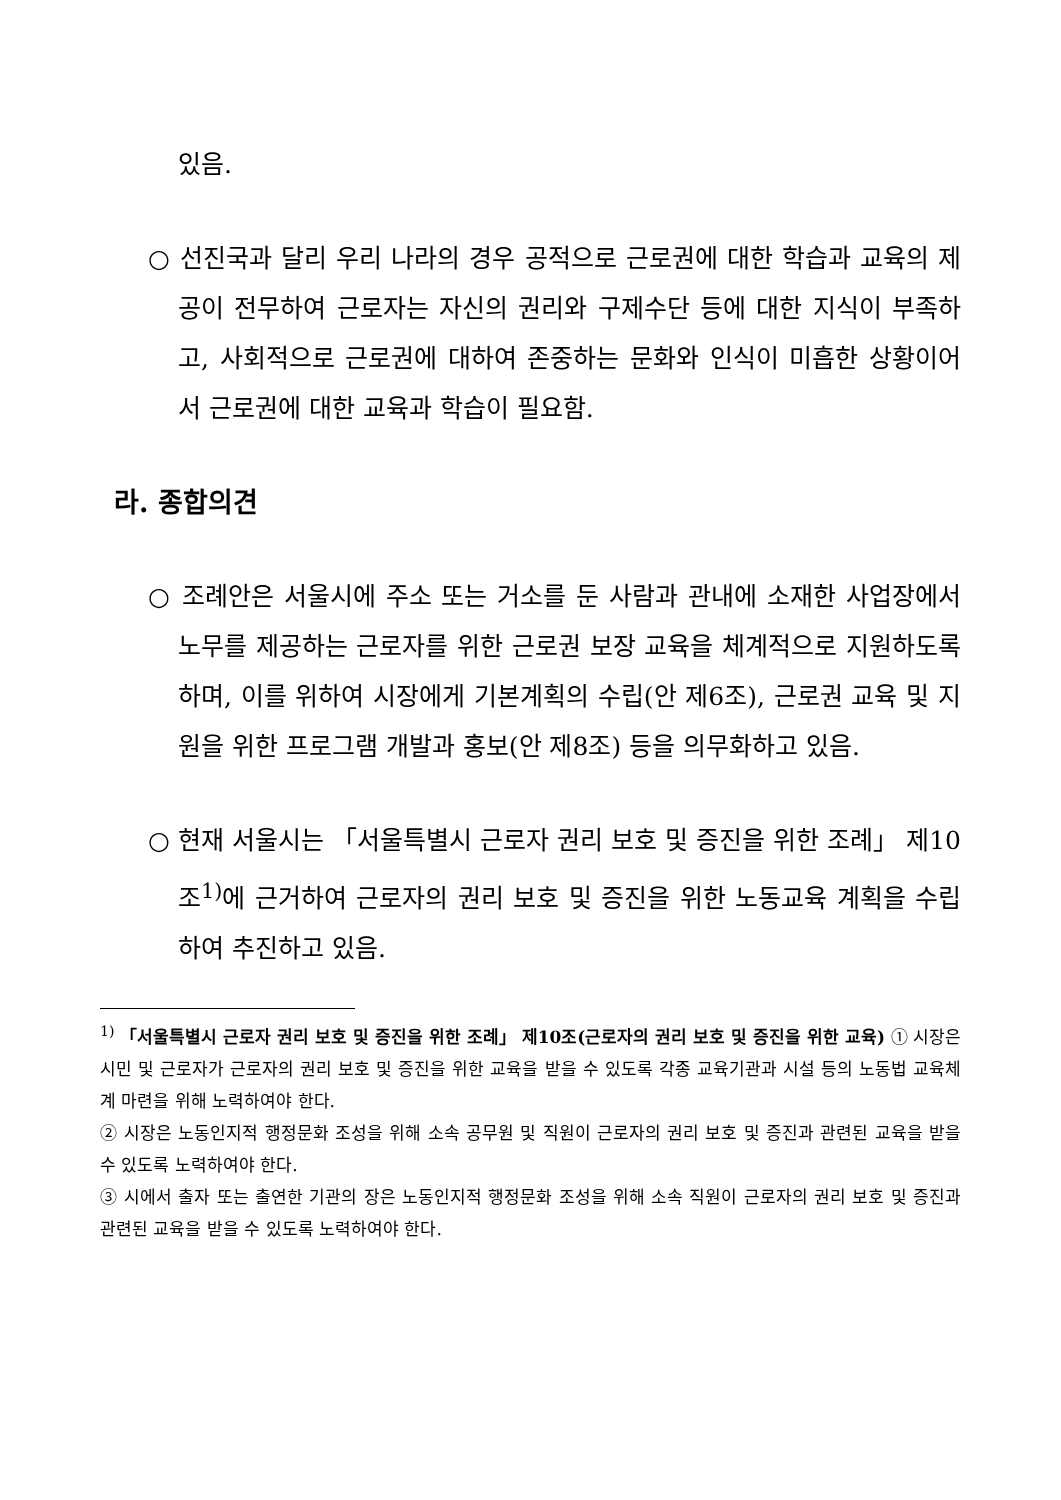있음.
○ 선진국과 달리 우리 나라의 경우 공적으로 근로권에 대한 학습과 교육의 제공이 전무하여 근로자는 자신의 권리와 구제수단 등에 대한 지식이 부족하고, 사회적으로 근로권에 대하여 존중하는 문화와 인식이 미흡한 상황이어서 근로권에 대한 교육과 학습이 필요함.
라. 종합의견
○ 조례안은 서울시에 주소 또는 거소를 둔 사람과 관내에 소재한 사업장에서 노무를 제공하는 근로자를 위한 근로권 보장 교육을 체계적으로 지원하도록 하며, 이를 위하여 시장에게 기본계획의 수립(안 제6조), 근로권 교육 및 지원을 위한 프로그램 개발과 홍보(안 제8조) 등을 의무화하고 있음.
○ 현재 서울시는 「서울특별시 근로자 권리 보호 및 증진을 위한 조례」 제10조<sup>1)</sup>에 근거하여 근로자의 권리 보호 및 증진을 위한 노동교육 계획을 수립하여 추진하고 있음.
<sup>1)</sup> 「서울특별시 근로자 권리 보호 및 증진을 위한 조례」 제10조(근로자의 권리 보호 및 증진을 위한 교육) ① 시장은 시민 및 근로자가 근로자의 권리 보호 및 증진을 위한 교육을 받을 수 있도록 각종 교육기관과 시설 등의 노동법 교육체계 마련을 위해 노력하여야 한다.
② 시장은 노동인지적 행정문화 조성을 위해 소속 공무원 및 직원이 근로자의 권리 보호 및 증진과 관련된 교육을 받을 수 있도록 노력하여야 한다.
③ 시에서 출자 또는 출연한 기관의 장은 노동인지적 행정문화 조성을 위해 소속 직원이 근로자의 권리 보호 및 증진과 관련된 교육을 받을 수 있도록 노력하여야 한다.